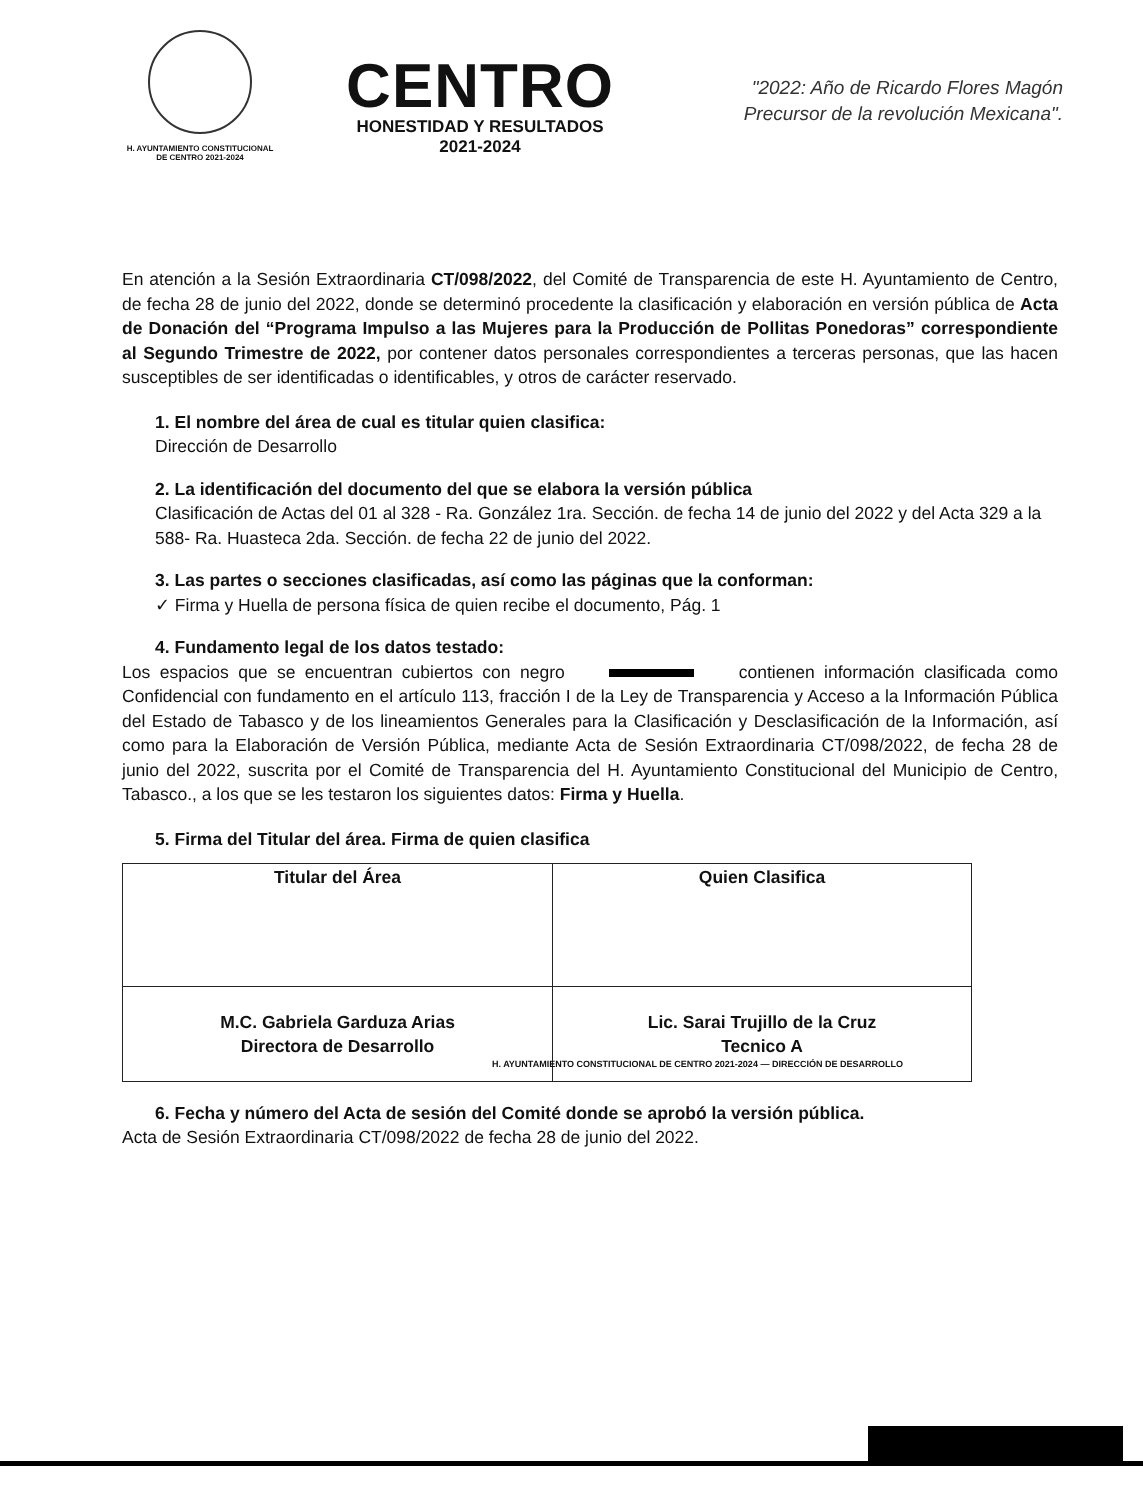H. AYUNTAMIENTO CONSTITUCIONAL
DE CENTRO 2021-2024
CENTRO
HONESTIDAD Y RESULTADOS
2021-2024
"2022: Año de Ricardo Flores Magón
Precursor de la revolución Mexicana".
En atención a la Sesión Extraordinaria CT/098/2022, del Comité de Transparencia de este H. Ayuntamiento de Centro, de fecha 28 de junio del 2022, donde se determinó procedente la clasificación y elaboración en versión pública de Acta de Donación del “Programa Impulso a las Mujeres para la Producción de Pollitas Ponedoras” correspondiente al Segundo Trimestre de 2022, por contener datos personales correspondientes a terceras personas, que las hacen susceptibles de ser identificadas o identificables, y otros de carácter reservado.
1. El nombre del área de cual es titular quien clasifica:
Dirección de Desarrollo
2. La identificación del documento del que se elabora la versión pública
Clasificación de Actas del 01 al 328 - Ra. González 1ra. Sección. de fecha 14 de junio del 2022 y del Acta 329 a la 588- Ra. Huasteca 2da. Sección. de fecha 22 de junio del 2022.
3. Las partes o secciones clasificadas, así como las páginas que la conforman:
✓ Firma y Huella de persona física de quien recibe el documento, Pág. 1
4. Fundamento legal de los datos testado:
Los espacios que se encuentran cubiertos con negro contienen información clasificada como Confidencial con fundamento en el artículo 113, fracción I de la Ley de Transparencia y Acceso a la Información Pública del Estado de Tabasco y de los lineamientos Generales para la Clasificación y Desclasificación de la Información, así como para la Elaboración de Versión Pública, mediante Acta de Sesión Extraordinaria CT/098/2022, de fecha 28 de junio del 2022, suscrita por el Comité de Transparencia del H. Ayuntamiento Constitucional del Municipio de Centro, Tabasco., a los que se les testaron los siguientes datos: Firma y Huella.
5. Firma del Titular del área. Firma de quien clasifica
| Titular del Área | Quien Clasifica |
| M.C. Gabriela Garduza Arias Directora de Desarrollo | Lic. Sarai Trujillo de la Cruz Tecnico A |
H. AYUNTAMIENTO CONSTITUCIONAL DE CENTRO 2021-2024 — DIRECCIÓN DE DESARROLLO
6. Fecha y número del Acta de sesión del Comité donde se aprobó la versión pública.
Acta de Sesión Extraordinaria CT/098/2022 de fecha 28 de junio del 2022.